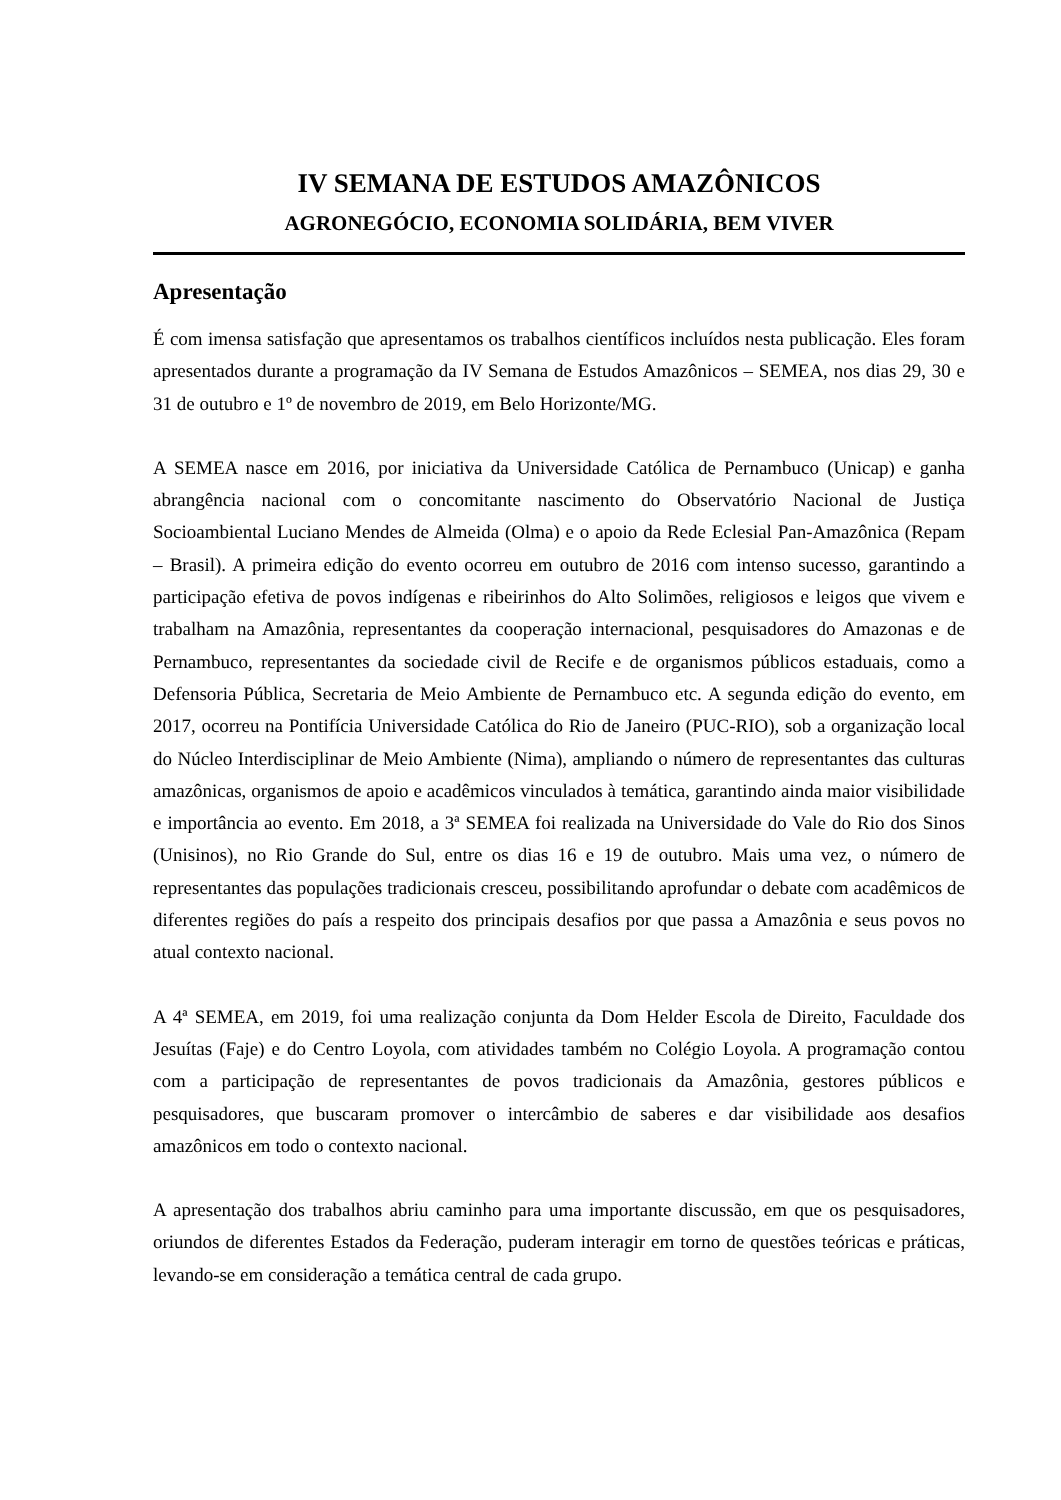IV SEMANA DE ESTUDOS AMAZÔNICOS
AGRONEGÓCIO, ECONOMIA SOLIDÁRIA, BEM VIVER
Apresentação
É com imensa satisfação que apresentamos os trabalhos científicos incluídos nesta publicação. Eles foram apresentados durante a programação da IV Semana de Estudos Amazônicos – SEMEA, nos dias 29, 30 e 31 de outubro e 1º de novembro de 2019, em Belo Horizonte/MG.
A SEMEA nasce em 2016, por iniciativa da Universidade Católica de Pernambuco (Unicap) e ganha abrangência nacional com o concomitante nascimento do Observatório Nacional de Justiça Socioambiental Luciano Mendes de Almeida (Olma) e o apoio da Rede Eclesial Pan-Amazônica (Repam – Brasil). A primeira edição do evento ocorreu em outubro de 2016 com intenso sucesso, garantindo a participação efetiva de povos indígenas e ribeirinhos do Alto Solimões, religiosos e leigos que vivem e trabalham na Amazônia, representantes da cooperação internacional, pesquisadores do Amazonas e de Pernambuco, representantes da sociedade civil de Recife e de organismos públicos estaduais, como a Defensoria Pública, Secretaria de Meio Ambiente de Pernambuco etc. A segunda edição do evento, em 2017, ocorreu na Pontifícia Universidade Católica do Rio de Janeiro (PUC-RIO), sob a organização local do Núcleo Interdisciplinar de Meio Ambiente (Nima), ampliando o número de representantes das culturas amazônicas, organismos de apoio e acadêmicos vinculados à temática, garantindo ainda maior visibilidade e importância ao evento. Em 2018, a 3ª SEMEA foi realizada na Universidade do Vale do Rio dos Sinos (Unisinos), no Rio Grande do Sul, entre os dias 16 e 19 de outubro. Mais uma vez, o número de representantes das populações tradicionais cresceu, possibilitando aprofundar o debate com acadêmicos de diferentes regiões do país a respeito dos principais desafios por que passa a Amazônia e seus povos no atual contexto nacional.
A 4ª SEMEA, em 2019, foi uma realização conjunta da Dom Helder Escola de Direito, Faculdade dos Jesuítas (Faje) e do Centro Loyola, com atividades também no Colégio Loyola. A programação contou com a participação de representantes de povos tradicionais da Amazônia, gestores públicos e pesquisadores, que buscaram promover o intercâmbio de saberes e dar visibilidade aos desafios amazônicos em todo o contexto nacional.
A apresentação dos trabalhos abriu caminho para uma importante discussão, em que os pesquisadores, oriundos de diferentes Estados da Federação, puderam interagir em torno de questões teóricas e práticas, levando-se em consideração a temática central de cada grupo.